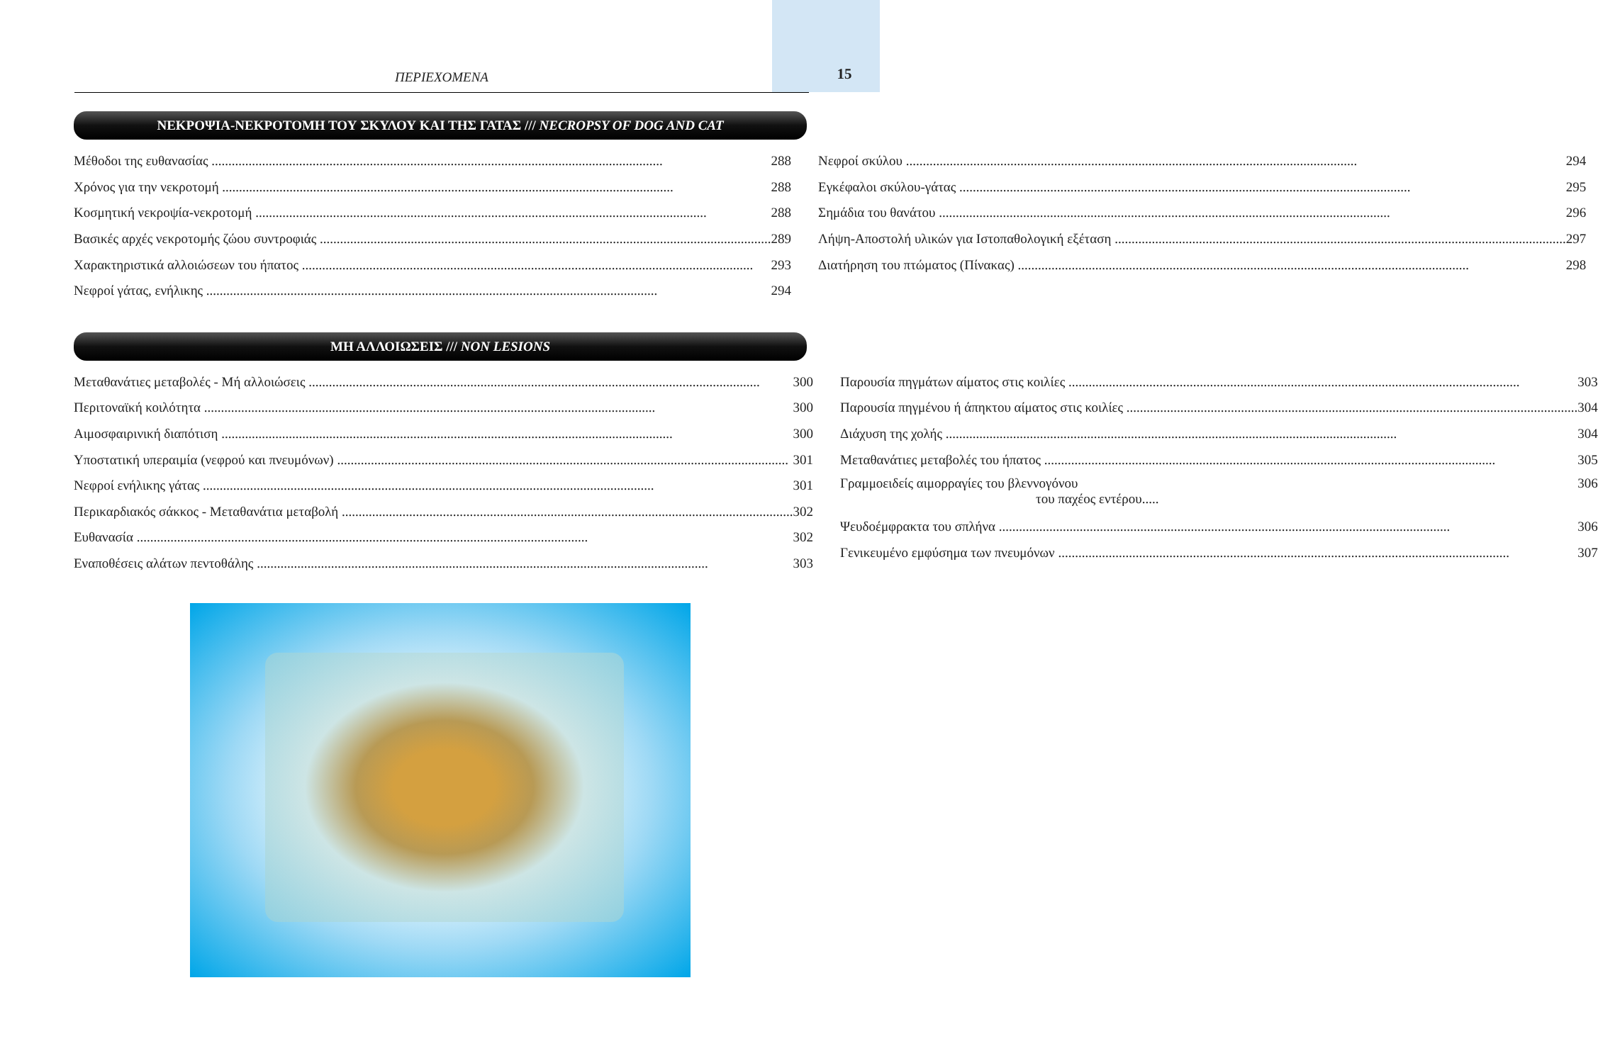ΠΕΡΙΕΧΟΜΕΝΑ
15
ΝΕΚΡΟΨΙΑ-ΝΕΚΡΟΤΟΜΗ ΤΟΥ ΣΚΥΛΟΥ ΚΑΙ ΤΗΣ ΓΑΤΑΣ /// NECROPSY OF DOG AND CAT
Μέθοδοι της ευθανασίας 288
Χρόνος για την νεκροτομή 288
Κοσμητική νεκροψία-νεκροτομή 288
Βασικές αρχές νεκροτομής ζώου συντροφιάς 289
Χαρακτηριστικά αλλοιώσεων του ήπατος 293
Νεφροί γάτας, ενήλικης 294
Νεφροί σκύλου 294
Εγκέφαλοι σκύλου-γάτας 295
Σημάδια του θανάτου 296
Λήψη-Αποστολή υλικών για Ιστοπαθολογική εξέταση 297
Διατήρηση του πτώματος (Πίνακας) 298
ΜΗ ΑΛΛΟΙΩΣΕΙΣ /// NON LESIONS
Μεταθανάτιες μεταβολές - Μή αλλοιώσεις 300
Περιτοναϊκή κοιλότητα 300
Αιμοσφαιρινική διαπότιση 300
Υποστατική υπεραιμία (νεφρού και πνευμόνων) 301
Νεφροί ενήλικης γάτας 301
Περικαρδιακός σάκκος - Μεταθανάτια μεταβολή 302
Ευθανασία 302
Εναποθέσεις αλάτων πεντοθάλης 303
Παρουσία πηγμάτων αίματος στις κοιλίες 303
Παρουσία πηγμένου ή άπηκτου αίματος στις κοιλίες 304
Διάχυση της χολής 304
Μεταθανάτιες μεταβολές του ήπατος 305
Γραμμοειδείς αιμορραγίες του βλεννογόνου
του παχέος εντέρου..... 306
Ψευδοέμφρακτα του σπλήνα 306
Γενικευμένο εμφύσημα των πνευμόνων 307